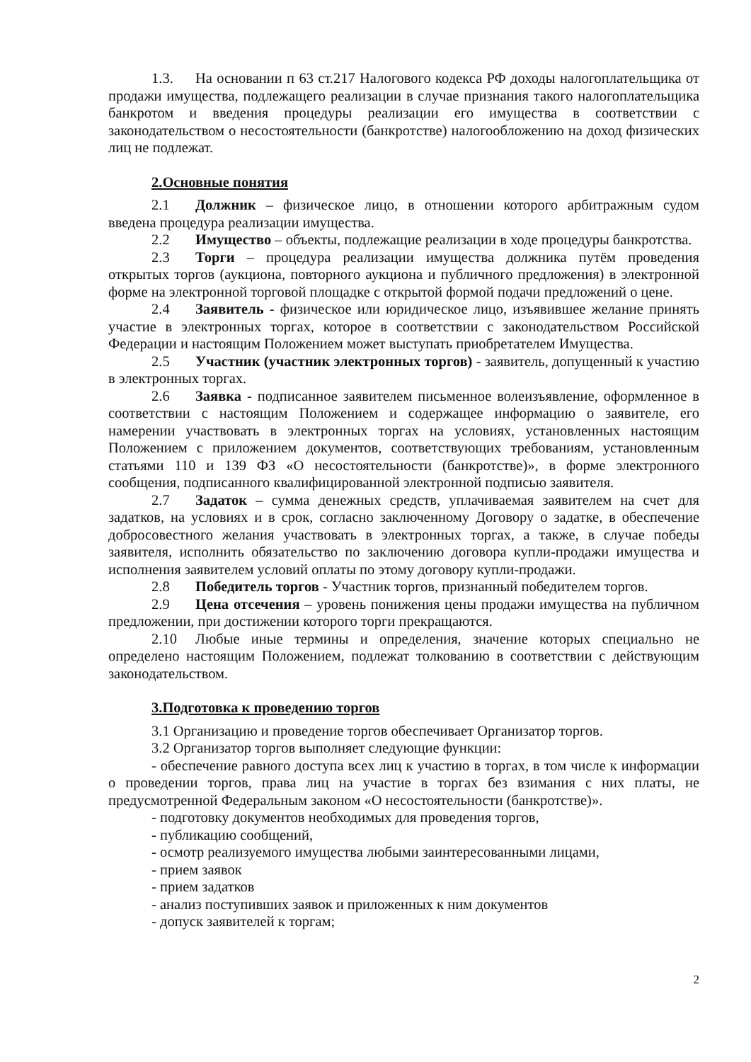1.3. На основании п 63 ст.217 Налогового кодекса РФ доходы налогоплательщика от продажи имущества, подлежащего реализации в случае признания такого налогоплательщика банкротом и введения процедуры реализации его имущества в соответствии с законодательством о несостоятельности (банкротстве) налогообложению на доход физических лиц не подлежат.
2.Основные понятия
2.1 Должник – физическое лицо, в отношении которого арбитражным судом введена процедура реализации имущества.
2.2 Имущество – объекты, подлежащие реализации в ходе процедуры банкротства.
2.3 Торги – процедура реализации имущества должника путём проведения открытых торгов (аукциона, повторного аукциона и публичного предложения) в электронной форме на электронной торговой площадке с открытой формой подачи предложений о цене.
2.4 Заявитель - физическое или юридическое лицо, изъявившее желание принять участие в электронных торгах, которое в соответствии с законодательством Российской Федерации и настоящим Положением может выступать приобретателем Имущества.
2.5 Участник (участник электронных торгов) - заявитель, допущенный к участию в электронных торгах.
2.6 Заявка - подписанное заявителем письменное волеизъявление, оформленное в соответствии с настоящим Положением и содержащее информацию о заявителе, его намерении участвовать в электронных торгах на условиях, установленных настоящим Положением с приложением документов, соответствующих требованиям, установленным статьями 110 и 139 ФЗ «О несостоятельности (банкротстве)», в форме электронного сообщения, подписанного квалифицированной электронной подписью заявителя.
2.7 Задаток – сумма денежных средств, уплачиваемая заявителем на счет для задатков, на условиях и в срок, согласно заключенному Договору о задатке, в обеспечение добросовестного желания участвовать в электронных торгах, а также, в случае победы заявителя, исполнить обязательство по заключению договора купли-продажи имущества и исполнения заявителем условий оплаты по этому договору купли-продажи.
2.8 Победитель торгов - Участник торгов, признанный победителем торгов.
2.9 Цена отсечения – уровень понижения цены продажи имущества на публичном предложении, при достижении которого торги прекращаются.
2.10 Любые иные термины и определения, значение которых специально не определено настоящим Положением, подлежат толкованию в соответствии с действующим законодательством.
3.Подготовка к проведению торгов
3.1 Организацию и проведение торгов обеспечивает Организатор торгов.
3.2 Организатор торгов выполняет следующие функции:
- обеспечение равного доступа всех лиц к участию в торгах, в том числе к информации о проведении торгов, права лиц на участие в торгах без взимания с них платы, не предусмотренной Федеральным законом «О несостоятельности (банкротстве)».
- подготовку документов необходимых для проведения торгов,
- публикацию сообщений,
- осмотр реализуемого имущества любыми заинтересованными лицами,
- прием заявок
- прием задатков
- анализ поступивших заявок и приложенных к ним документов
- допуск заявителей к торгам;
2